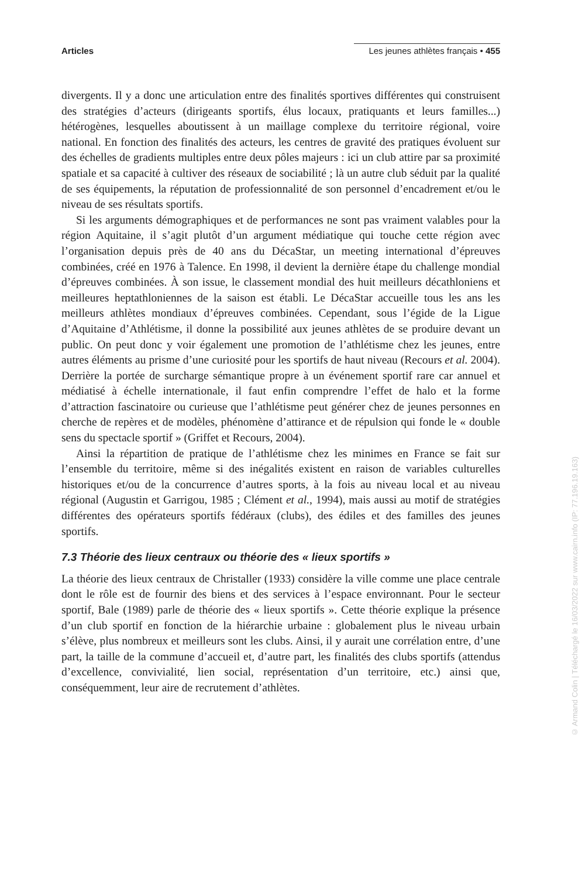Articles Les jeunes athlètes français • 455
divergents. Il y a donc une articulation entre des finalités sportives différentes qui construisent des stratégies d’acteurs (dirigeants sportifs, élus locaux, pratiquants et leurs familles...) hétérogènes, lesquelles aboutissent à un maillage complexe du territoire régional, voire national. En fonction des finalités des acteurs, les centres de gravité des pratiques évoluent sur des échelles de gradients multiples entre deux pôles majeurs : ici un club attire par sa proximité spatiale et sa capacité à cultiver des réseaux de sociabilité ; là un autre club séduit par la qualité de ses équipements, la réputation de professionnalité de son personnel d’encadrement et/ou le niveau de ses résultats sportifs.
Si les arguments démographiques et de performances ne sont pas vraiment valables pour la région Aquitaine, il s’agit plutôt d’un argument médiatique qui touche cette région avec l’organisation depuis près de 40 ans du DécaStar, un meeting international d’épreuves combinées, créé en 1976 à Talence. En 1998, il devient la dernière étape du challenge mondial d’épreuves combinées. À son issue, le classement mondial des huit meilleurs décathloniens et meilleures heptathloniennes de la saison est établi. Le DécaStar accueille tous les ans les meilleurs athlètes mondiaux d’épreuves combinées. Cependant, sous l’égide de la Ligue d’Aquitaine d’Athlétisme, il donne la possibilité aux jeunes athlètes de se produire devant un public. On peut donc y voir également une promotion de l’athlétisme chez les jeunes, entre autres éléments au prisme d’une curiosité pour les sportifs de haut niveau (Recours et al. 2004). Derrière la portée de surcharge sémantique propre à un événement sportif rare car annuel et médiatisé à échelle internationale, il faut enfin comprendre l’effet de halo et la forme d’attraction fascinatoire ou curieuse que l’athlétisme peut générer chez de jeunes personnes en cherche de repères et de modèles, phénomène d’attirance et de répulsion qui fonde le « double sens du spectacle sportif » (Griffet et Recours, 2004).
Ainsi la répartition de pratique de l’athlétisme chez les minimes en France se fait sur l’ensemble du territoire, même si des inégalités existent en raison de variables culturelles historiques et/ou de la concurrence d’autres sports, à la fois au niveau local et au niveau régional (Augustin et Garrigou, 1985 ; Clément et al., 1994), mais aussi au motif de stratégies différentes des opérateurs sportifs fédéraux (clubs), des édiles et des familles des jeunes sportifs.
7.3 Théorie des lieux centraux ou théorie des « lieux sportifs »
La théorie des lieux centraux de Christaller (1933) considère la ville comme une place centrale dont le rôle est de fournir des biens et des services à l’espace environnant. Pour le secteur sportif, Bale (1989) parle de théorie des « lieux sportifs ». Cette théorie explique la présence d’un club sportif en fonction de la hiérarchie urbaine : globalement plus le niveau urbain s’élève, plus nombreux et meilleurs sont les clubs. Ainsi, il y aurait une corrélation entre, d’une part, la taille de la commune d’accueil et, d’autre part, les finalités des clubs sportifs (attendus d’excellence, convivialité, lien social, représentation d’un territoire, etc.) ainsi que, conséquemment, leur aire de recrutement d’athlètes.
© Armand Colin | Téléchargé le 16/03/2022 sur www.cairn.info (IP: 77.196.19.163)